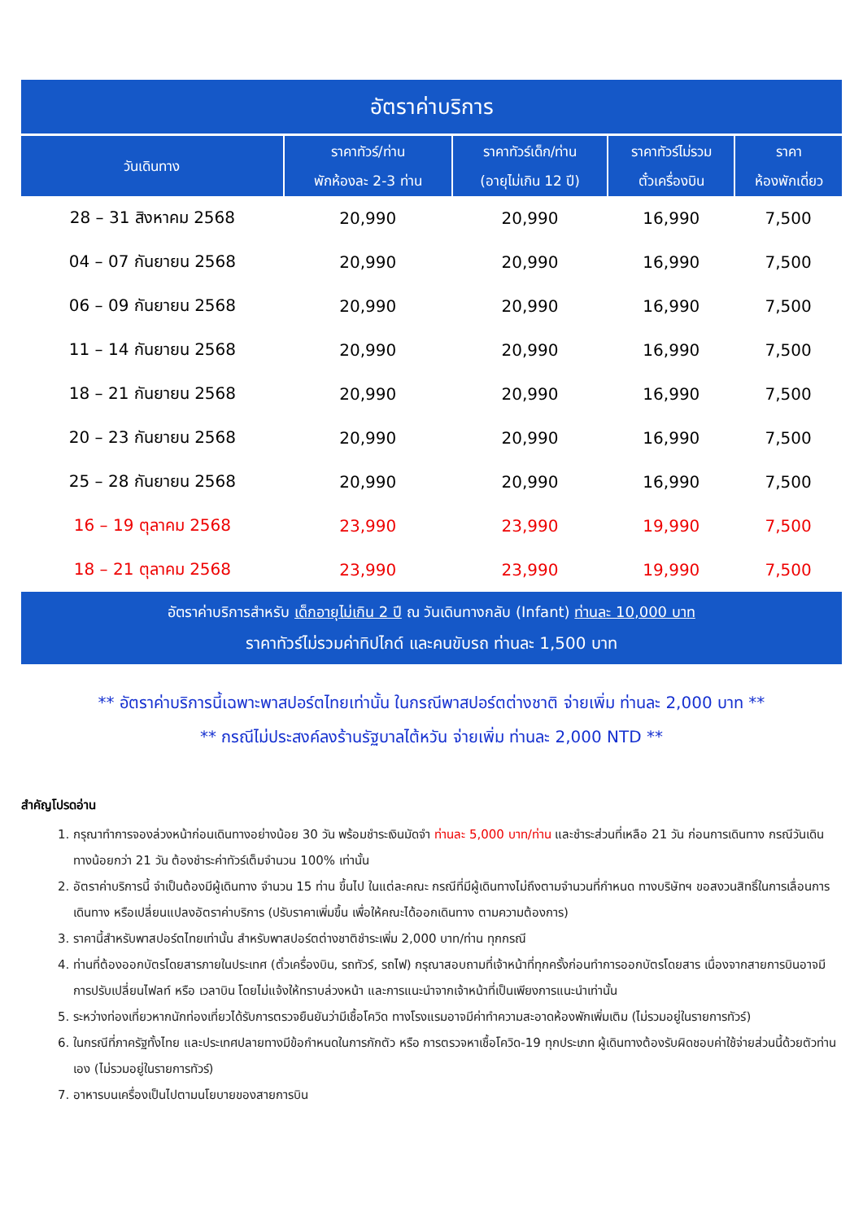อัตราค่าบริการ
| วันเดินทาง | ราคาทัวร์/ท่าน พักห้องละ 2-3 ท่าน | ราคาทัวร์เด็ก/ท่าน (อายุไม่เกิน 12 ปี) | ราคาทัวร์ไม่รวม ตั๋วเครื่องบิน | ราคา ห้องพักเดี่ยว |
| --- | --- | --- | --- | --- |
| 28 – 31 สิงหาคม 2568 | 20,990 | 20,990 | 16,990 | 7,500 |
| 04 – 07 กันยายน 2568 | 20,990 | 20,990 | 16,990 | 7,500 |
| 06 – 09 กันยายน 2568 | 20,990 | 20,990 | 16,990 | 7,500 |
| 11 – 14 กันยายน 2568 | 20,990 | 20,990 | 16,990 | 7,500 |
| 18 – 21 กันยายน 2568 | 20,990 | 20,990 | 16,990 | 7,500 |
| 20 – 23 กันยายน 2568 | 20,990 | 20,990 | 16,990 | 7,500 |
| 25 – 28 กันยายน 2568 | 20,990 | 20,990 | 16,990 | 7,500 |
| 16 – 19 ตุลาคม 2568 | 23,990 | 23,990 | 19,990 | 7,500 |
| 18 – 21 ตุลาคม 2568 | 23,990 | 23,990 | 19,990 | 7,500 |
อัตราค่าบริการสำหรับ เด็กอายุไม่เกิน 2 ปี ณ วันเดินทางกลับ (Infant) ท่านละ 10,000 บาท
ราคาทัวร์ไม่รวมค่าทิปไกด์ และคนขับรถ ท่านละ 1,500 บาท
** อัตราค่าบริการนี้เฉพาะพาสปอร์ตไทยเท่านั้น ในกรณีพาสปอร์ตต่างชาติ จ่ายเพิ่ม ท่านละ 2,000 บาท **
** กรณีไม่ประสงค์ลงร้านรัฐบาลไต้หวัน จ่ายเพิ่ม ท่านละ 2,000 NTD **
สำคัญโปรดอ่าน
1. กรุณาทำการจองล่วงหน้าก่อนเดินทางอย่างน้อย 30 วัน พร้อมชำระเงินมัดจำ ท่านละ 5,000 บาท/ท่าน และชำระส่วนที่เหลือ 21 วัน ก่อนการเดินทาง กรณีวันเดินทางน้อยกว่า 21 วัน ต้องชำระค่าทัวร์เต็มจำนวน 100% เท่านั้น
2. อัตราค่าบริการนี้ จำเป็นต้องมีผู้เดินทาง จำนวน 15 ท่าน ขึ้นไป ในแต่ละคณะ กรณีที่มีผู้เดินทางไม่ถึงตามจำนวนที่กำหนด ทางบริษัทฯ ขอสงวนสิทธิ์ในการเลื่อนการเดินทาง หรือเปลี่ยนแปลงอัตราค่าบริการ (ปรับราคาเพิ่มขึ้น เพื่อให้คณะได้ออกเดินทาง ตามความต้องการ)
3. ราคานี้สำหรับพาสปอร์ตไทยเท่านั้น สำหรับพาสปอร์ตต่างชาติชำระเพิ่ม 2,000 บาท/ท่าน ทุกกรณี
4. ท่านที่ต้องออกบัตรโดยสารภายในประเทศ (ตั๋วเครื่องบิน, รถทัวร์, รถไฟ) กรุณาสอบถามที่เจ้าหน้าที่ทุกครั้งก่อนทำการออกบัตรโดยสาร เนื่องจากสายการบินอาจมีการปรับเปลี่ยนไฟลท์ หรือ เวลาบิน โดยไม่แจ้งให้ทราบล่วงหน้า และการแนะนำจากเจ้าหน้าที่เป็นเพียงการแนะนำเท่านั้น
5. ระหว่างท่องเที่ยวหากนักท่องเที่ยวได้รับการตรวจยืนยันว่ามีเชื้อโควิด ทางโรงแรมอาจมีค่าทำความสะอาดห้องพักเพิ่มเติม (ไม่รวมอยู่ในรายการทัวร์)
6. ในกรณีที่ภาครัฐทั้งไทย และประเทศปลายทางมีข้อกำหนดในการกักตัว หรือ การตรวจหาเชื้อโควิด-19 ทุกประเภท ผู้เดินทางต้องรับผิดชอบค่าใช้จ่ายส่วนนี้ด้วยตัวท่านเอง (ไม่รวมอยู่ในรายการทัวร์)
7. อาหารบนเครื่องเป็นไปตามนโยบายของสายการบิน